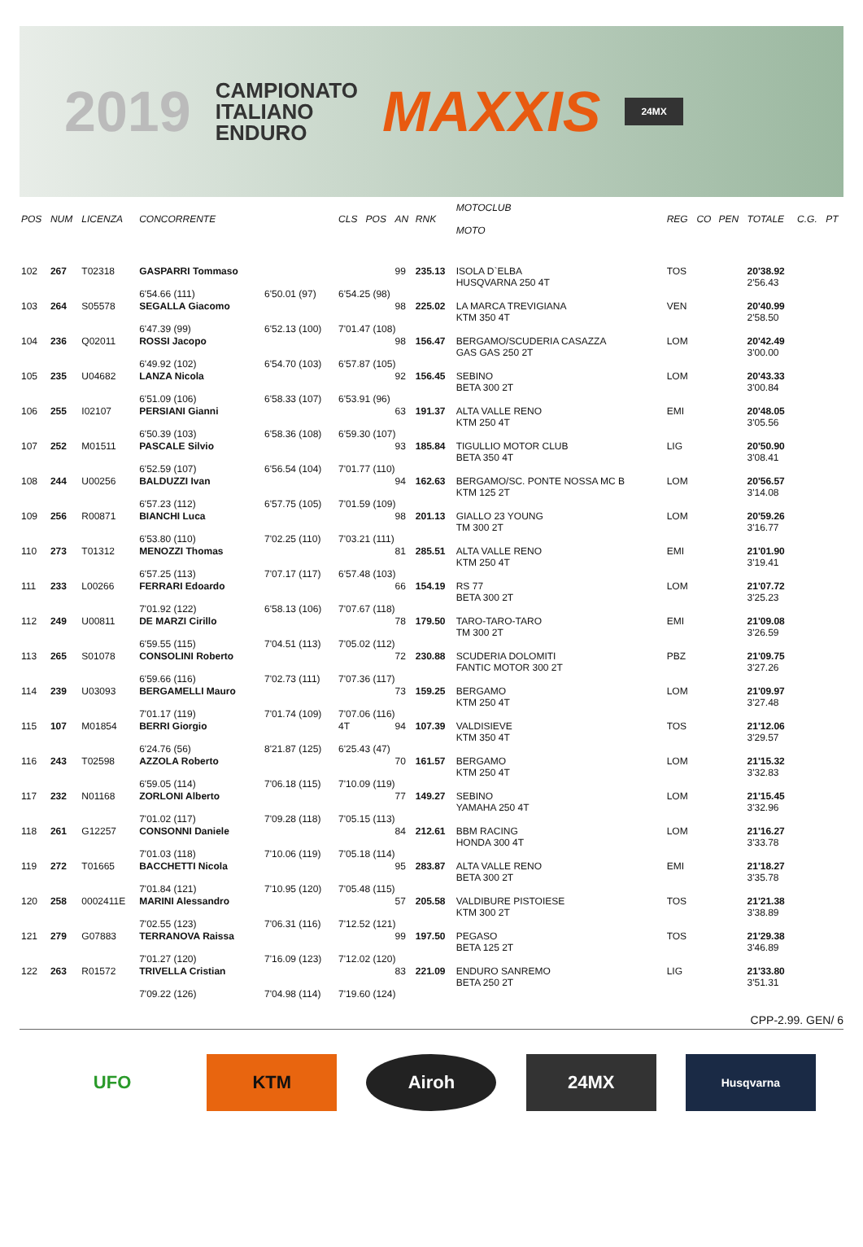2019 CAMPIONATO
ITALIANO
ENDURO MAXXIS 24MX
| POS | NUM | LICENZA | CONCORRENTE | | CLS | POS | AN | RNK | MOTOCLUB MOTO | REG | CO | PEN | TOTALE | C.G. | PT |
| --- | --- | --- | --- | --- | --- | --- | --- | --- | --- | --- | --- | --- | --- | --- | --- |
| 102 | 267 | T02318 | GASPARRI Tommaso | | | | 99 | 235.13 | ISOLA D`ELBA HUSQVARNA 250 4T | TOS | | | 20'38.92 2'56.43 | | |
| | | | 6'54.66 (111) | 6'50.01 (97) | 6'54.25 (98) | | | | | | | | | | |
| 103 | 264 | S05578 | SEGALLA Giacomo | | | | 98 | 225.02 | LA MARCA TREVIGIANA KTM 350 4T | VEN | | | 20'40.99 2'58.50 | | |
| | | | 6'47.39 (99) | 6'52.13 (100) | 7'01.47 (108) | | | | | | | | | | |
| 104 | 236 | Q02011 | ROSSI Jacopo | | | | 98 | 156.47 | BERGAMO/SCUDERIA CASAZZA GAS GAS 250 2T | LOM | | | 20'42.49 3'00.00 | | |
| | | | 6'49.92 (102) | 6'54.70 (103) | 6'57.87 (105) | | | | | | | | | | |
| 105 | 235 | U04682 | LANZA Nicola | | | | 92 | 156.45 | SEBINO BETA 300 2T | LOM | | | 20'43.33 3'00.84 | | |
| | | | 6'51.09 (106) | 6'58.33 (107) | 6'53.91 (96) | | | | | | | | | | |
| 106 | 255 | I02107 | PERSIANI Gianni | | | | 63 | 191.37 | ALTA VALLE RENO KTM 250 4T | EMI | | | 20'48.05 3'05.56 | | |
| | | | 6'50.39 (103) | 6'58.36 (108) | 6'59.30 (107) | | | | | | | | | | |
| 107 | 252 | M01511 | PASCALE Silvio | | | | 93 | 185.84 | TIGULLIO MOTOR CLUB BETA 350 4T | LIG | | | 20'50.90 3'08.41 | | |
| | | | 6'52.59 (107) | 6'56.54 (104) | 7'01.77 (110) | | | | | | | | | | |
| 108 | 244 | U00256 | BALDUZZI Ivan | | | | 94 | 162.63 | BERGAMO/SC. PONTE NOSSA MC B KTM 125 2T | LOM | | | 20'56.57 3'14.08 | | |
| | | | 6'57.23 (112) | 6'57.75 (105) | 7'01.59 (109) | | | | | | | | | | |
| 109 | 256 | R00871 | BIANCHI Luca | | | | 98 | 201.13 | GIALLO 23 YOUNG TM 300 2T | LOM | | | 20'59.26 3'16.77 | | |
| | | | 6'53.80 (110) | 7'02.25 (110) | 7'03.21 (111) | | | | | | | | | | |
| 110 | 273 | T01312 | MENOZZI Thomas | | | | 81 | 285.51 | ALTA VALLE RENO KTM 250 4T | EMI | | | 21'01.90 3'19.41 | | |
| | | | 6'57.25 (113) | 7'07.17 (117) | 6'57.48 (103) | | | | | | | | | | |
| 111 | 233 | L00266 | FERRARI Edoardo | | | | 66 | 154.19 | RS 77 BETA 300 2T | LOM | | | 21'07.72 3'25.23 | | |
| | | | 7'01.92 (122) | 6'58.13 (106) | 7'07.67 (118) | | | | | | | | | | |
| 112 | 249 | U00811 | DE MARZI Cirillo | | | | 78 | 179.50 | TARO-TARO-TARO TM 300 2T | EMI | | | 21'09.08 3'26.59 | | |
| | | | 6'59.55 (115) | 7'04.51 (113) | 7'05.02 (112) | | | | | | | | | | |
| 113 | 265 | S01078 | CONSOLINI Roberto | | | | 72 | 230.88 | SCUDERIA DOLOMITI FANTIC MOTOR 300 2T | PBZ | | | 21'09.75 3'27.26 | | |
| | | | 6'59.66 (116) | 7'02.73 (111) | 7'07.36 (117) | | | | | | | | | | |
| 114 | 239 | U03093 | BERGAMELLI Mauro | | | | 73 | 159.25 | BERGAMO KTM 250 4T | LOM | | | 21'09.97 3'27.48 | | |
| | | | 7'01.17 (119) | 7'01.74 (109) | 7'07.06 (116) | | | | | | | | | | |
| 115 | 107 | M01854 | BERRI Giorgio | | 4T | | 94 | 107.39 | VALDISIEVE KTM 350 4T | TOS | | | 21'12.06 3'29.57 | | |
| | | | 6'24.76 (56) | 8'21.87 (125) | 6'25.43 (47) | | | | | | | | | | |
| 116 | 243 | T02598 | AZZOLA Roberto | | | | 70 | 161.57 | BERGAMO KTM 250 4T | LOM | | | 21'15.32 3'32.83 | | |
| | | | 6'59.05 (114) | 7'06.18 (115) | 7'10.09 (119) | | | | | | | | | | |
| 117 | 232 | N01168 | ZORLONI Alberto | | | | 77 | 149.27 | SEBINO YAMAHA 250 4T | LOM | | | 21'15.45 3'32.96 | | |
| | | | 7'01.02 (117) | 7'09.28 (118) | 7'05.15 (113) | | | | | | | | | | |
| 118 | 261 | G12257 | CONSONNI Daniele | | | | 84 | 212.61 | BBM RACING HONDA 300 4T | LOM | | | 21'16.27 3'33.78 | | |
| | | | 7'01.03 (118) | 7'10.06 (119) | 7'05.18 (114) | | | | | | | | | | |
| 119 | 272 | T01665 | BACCHETTI Nicola | | | | 95 | 283.87 | ALTA VALLE RENO BETA 300 2T | EMI | | | 21'18.27 3'35.78 | | |
| | | | 7'01.84 (121) | 7'10.95 (120) | 7'05.48 (115) | | | | | | | | | | |
| 120 | 258 | 0002411E | MARINI Alessandro | | | | 57 | 205.58 | VALDIBURE PISTOIESE KTM 300 2T | TOS | | | 21'21.38 3'38.89 | | |
| | | | 7'02.55 (123) | 7'06.31 (116) | 7'12.52 (121) | | | | | | | | | | |
| 121 | 279 | G07883 | TERRANOVA Raissa | | | | 99 | 197.50 | PEGASO BETA 125 2T | TOS | | | 21'29.38 3'46.89 | | |
| | | | 7'01.27 (120) | 7'16.09 (123) | 7'12.02 (120) | | | | | | | | | | |
| 122 | 263 | R01572 | TRIVELLA Cristian | | | | 83 | 221.09 | ENDURO SANREMO BETA 250 2T | LIG | | | 21'33.80 3'51.31 | | |
| | | | 7'09.22 (126) | 7'04.98 (114) | 7'19.60 (124) | | | | | | | | | | |
CPP-2.99. GEN/ 6
UFO KTM Airoh 24MX
Husqvarna